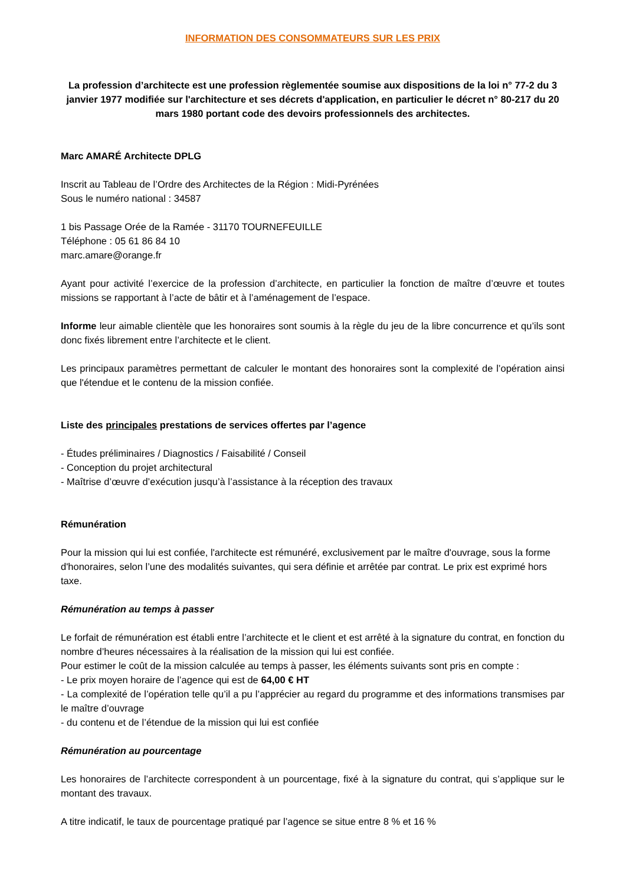INFORMATION DES CONSOMMATEURS SUR LES PRIX
La profession d’architecte est une profession règlementée soumise aux dispositions de la loi n° 77-2 du 3 janvier 1977 modifiée sur l'architecture et ses décrets d'application, en particulier le décret n° 80-217 du 20 mars 1980 portant code des devoirs professionnels des architectes.
Marc AMARÉ Architecte DPLG
Inscrit au Tableau de l’Ordre des Architectes de la Région : Midi-Pyrénées
Sous le numéro national : 34587
1 bis Passage Orée de la Ramée - 31170 TOURNEFEUILLE
Téléphone : 05 61 86 84 10
marc.amare@orange.fr
Ayant pour activité l’exercice de la profession d’architecte, en particulier la fonction de maître d’œuvre et toutes missions se rapportant à l’acte de bâtir et à l’aménagement de l’espace.
Informe leur aimable clientèle que les honoraires sont soumis à la règle du jeu de la libre concurrence et qu’ils sont donc fixés librement entre l’architecte et le client.
Les principaux paramètres permettant de calculer le montant des honoraires sont la complexité de l’opération ainsi que l'étendue et le contenu de la mission confiée.
Liste des principales prestations de services offertes par l’agence
- Études préliminaires / Diagnostics / Faisabilité / Conseil
- Conception du projet architectural
- Maîtrise d’œuvre d’exécution jusqu’à l’assistance à la réception des travaux
Rémunération
Pour la mission qui lui est confiée, l'architecte est rémunéré, exclusivement par le maître d'ouvrage, sous la forme d'honoraires, selon l’une des modalités suivantes, qui sera définie et arrêtée par contrat. Le prix est exprimé hors taxe.
Rémunération au temps à passer
Le forfait de rémunération est établi entre l’architecte et le client et est arrêté à la signature du contrat, en fonction du nombre d’heures nécessaires à la réalisation de la mission qui lui est confiée.
Pour estimer le coût de la mission calculée au temps à passer, les éléments suivants sont pris en compte :
- Le prix moyen horaire de l’agence qui est de 64,00 € HT
- La complexité de l’opération telle qu’il a pu l’apprécier au regard du programme et des informations transmises par le maître d’ouvrage
- du contenu et de l’étendue de la mission qui lui est confiée
Rémunération au pourcentage
Les honoraires de l’architecte correspondent à un pourcentage, fixé à la signature du contrat, qui s’applique sur le montant des travaux.
A titre indicatif, le taux de pourcentage pratiqué par l’agence se situe entre 8 % et 16 %